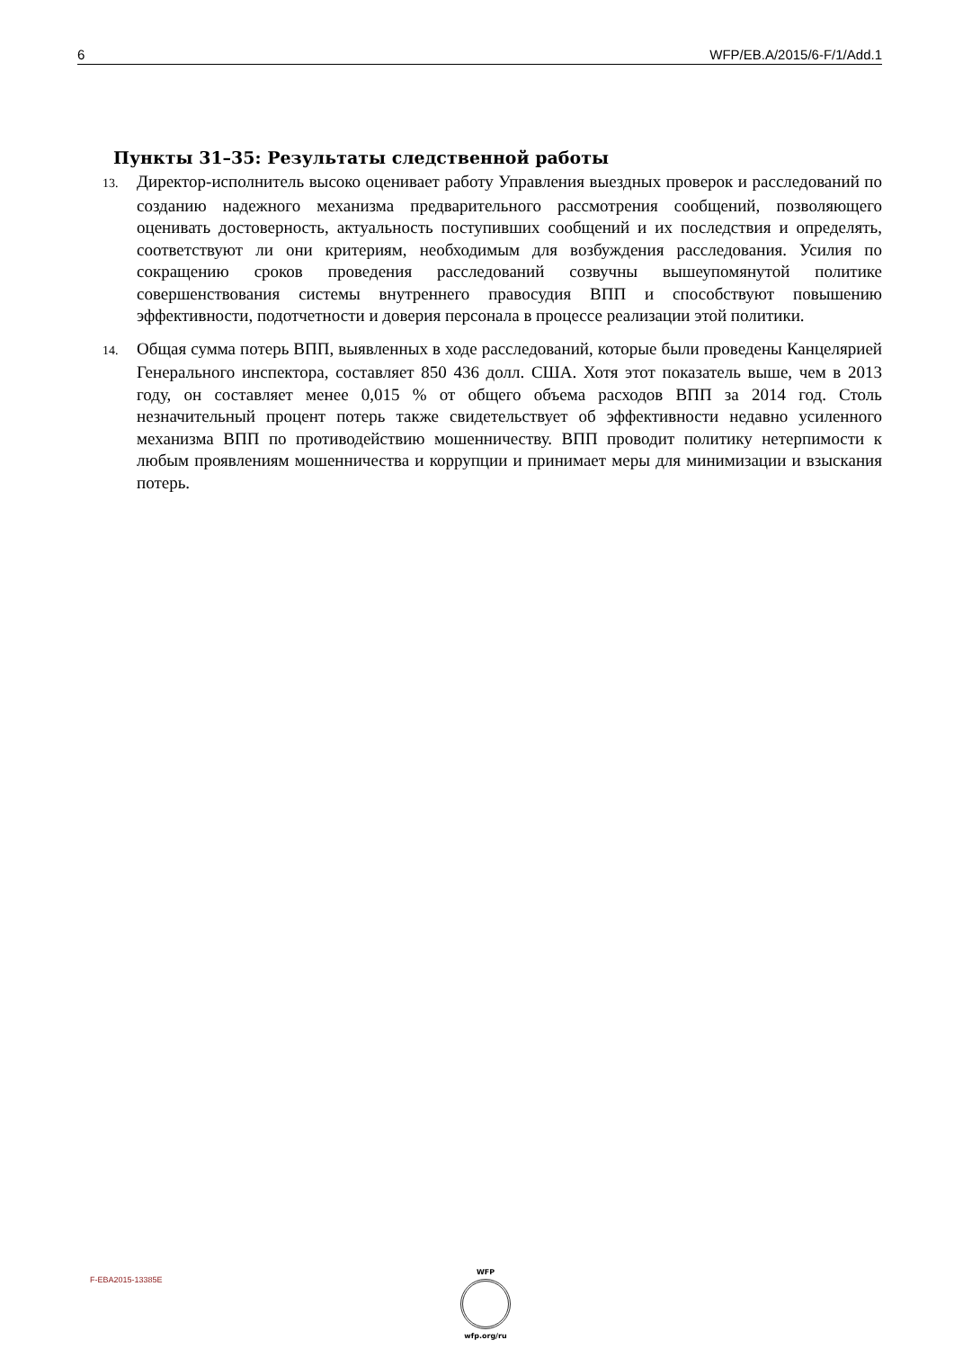6 WFP/EB.A/2015/6-F/1/Add.1
Пункты 31–35: Результаты следственной работы
13. Директор-исполнитель высоко оценивает работу Управления выездных проверок и расследований по созданию надежного механизма предварительного рассмотрения сообщений, позволяющего оценивать достоверность, актуальность поступивших сообщений и их последствия и определять, соответствуют ли они критериям, необходимым для возбуждения расследования. Усилия по сокращению сроков проведения расследований созвучны вышеупомянутой политике совершенствования системы внутреннего правосудия ВПП и способствуют повышению эффективности, подотчетности и доверия персонала в процессе реализации этой политики.
14. Общая сумма потерь ВПП, выявленных в ходе расследований, которые были проведены Канцелярией Генерального инспектора, составляет 850 436 долл. США. Хотя этот показатель выше, чем в 2013 году, он составляет менее 0,015 % от общего объема расходов ВПП за 2014 год. Столь незначительный процент потерь также свидетельствует об эффективности недавно усиленного механизма ВПП по противодействию мошенничеству. ВПП проводит политику нетерпимости к любым проявлениям мошенничества и коррупции и принимает меры для минимизации и взыскания потерь.
F-EBA2015-13385E
WFP
wfp.org/ru